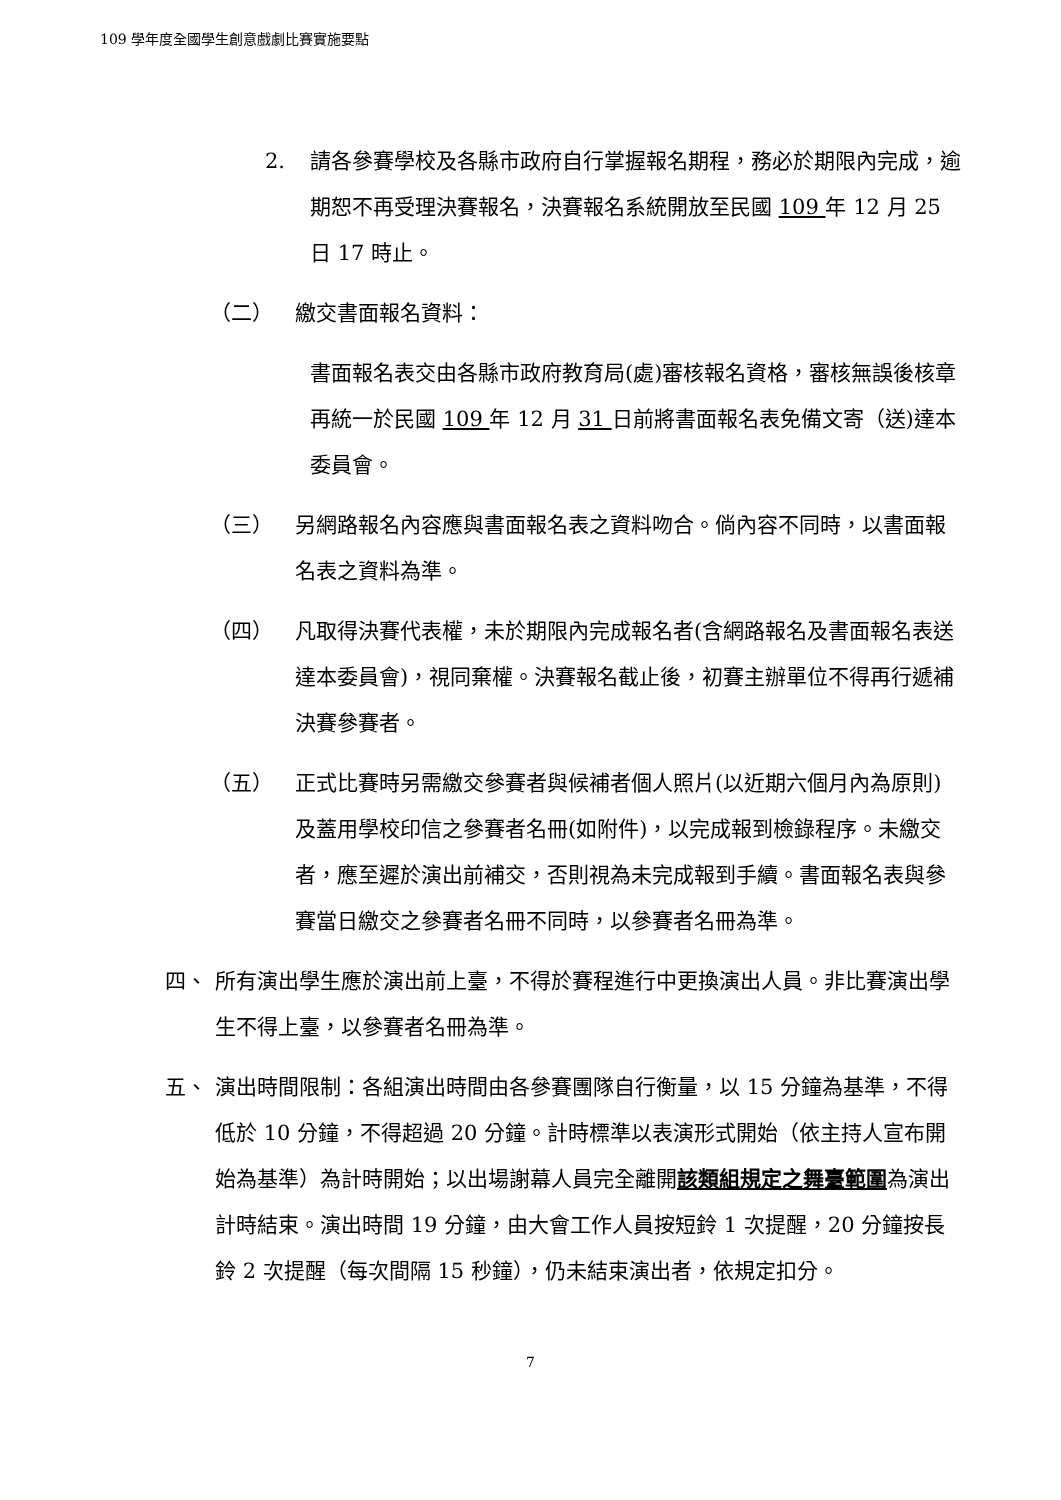109 學年度全國學生創意戲劇比賽實施要點
2. 請各參賽學校及各縣市政府自行掌握報名期程，務必於期限內完成，逾期恕不再受理決賽報名，決賽報名系統開放至民國 109 年 12 月 25 日 17 時止。
（二） 繳交書面報名資料：
書面報名表交由各縣市政府教育局(處)審核報名資格，審核無誤後核章再統一於民國 109 年 12 月 31 日前將書面報名表免備文寄（送)達本委員會。
（三） 另網路報名內容應與書面報名表之資料吻合。倘內容不同時，以書面報名表之資料為準。
（四） 凡取得決賽代表權，未於期限內完成報名者(含網路報名及書面報名表送達本委員會)，視同棄權。決賽報名截止後，初賽主辦單位不得再行遞補決賽參賽者。
（五） 正式比賽時另需繳交參賽者與候補者個人照片(以近期六個月內為原則)及蓋用學校印信之參賽者名冊(如附件)，以完成報到檢錄程序。未繳交者，應至遲於演出前補交，否則視為未完成報到手續。書面報名表與參賽當日繳交之參賽者名冊不同時，以參賽者名冊為準。
四、 所有演出學生應於演出前上臺，不得於賽程進行中更換演出人員。非比賽演出學生不得上臺，以參賽者名冊為準。
五、 演出時間限制：各組演出時間由各參賽團隊自行衡量，以 15 分鐘為基準，不得低於 10 分鐘，不得超過 20 分鐘。計時標準以表演形式開始（依主持人宣布開始為基準）為計時開始；以出場謝幕人員完全離開該類組規定之舞臺範圍為演出計時結束。演出時間 19 分鐘，由大會工作人員按短鈴 1 次提醒，20 分鐘按長鈴 2 次提醒（每次間隔 15 秒鐘），仍未結束演出者，依規定扣分。
7